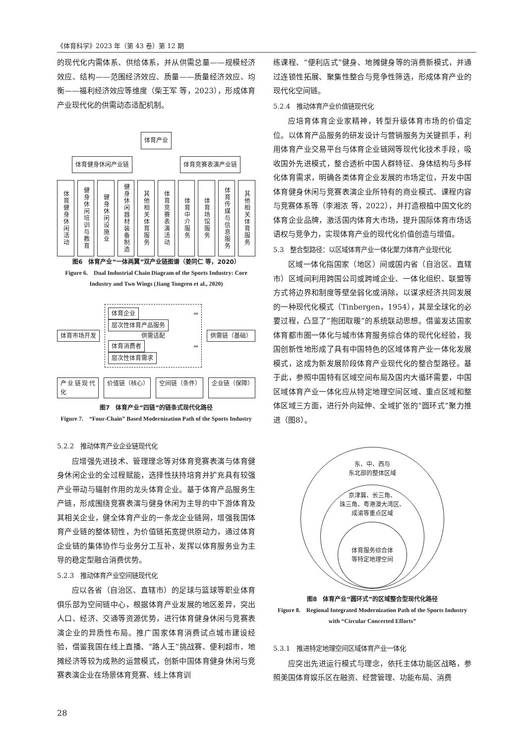《体育科学》2023 年（第 43 卷）第 12 期
的现代化内需体系、供给体系，并从供需总量——规模经济效应、结构——范围经济效应、质量——质量经济效应、均衡——福利经济效应等维度（柴王军 等，2023），形成体育产业现代化的供需动态适配机制。
体育产业
体育健身休闲产业链 体育竞赛表演产业链
体育健身休闲活动
健身休闲培训与教育
健身休闲设施业
健身休闲器材装备制造
其他相关体育服务
体育竞赛表演活动
体育中介服务
体育场馆服务
体育传媒与信息服务
其他相关体育服务
图6　体育产业“一体两翼”双产业链图谱（姜同仁 等，2020）
Figure 6.　Dual Industrial Chain Diagram of the Sports Industry: Core Industry and Two Wings (Jiang Tongren et al., 2020)
体育市场开发
体育企业 ⇒ 层次性体育产品服务
供需适配
体育消费者 ⇒ 层次性体育需求
供需链（基础）
产业链现代化 价值链（核心） 空间链（条件） 企业链（保障）
图7　体育产业“四链”的链条式现代化路径
Figure 7.　“Four-Chain” Based Modernization Path of the Sports Industry
5.2.2　推动体育产业企业链现代化
应增强先进技术、管理理念等对体育竞赛表演与体育健身休闲企业的全过程赋能，选择性扶持培育并扩充具有较强产业带动与辐射作用的龙头体育企业。基于体育产品服务生产链，形成围绕竞赛表演与健身休闲为主导的中下游体育及其相关企业，健全体育产业的一条龙企业链网，增强我国体育产业链的整体韧性，为价值链拓宽提供原动力，通过体育企业链的集体协作与业务分工互补，发挥以体育服务业为主导的稳定型融合消费优势。
5.2.3　推动体育产业空间链现代化
应以各省（自治区、直辖市）的足球与篮球等职业体育俱乐部为空间链中心，根据体育产业发展的地区差异，突出人口、经济、交通等资源优势，进行体育健身休闲与竞赛表演企业的异质性布局。推广国家体育消费试点城市建设经验，借鉴我国在线上直播、“路人王”挑战赛、便利超市、地摊经济等较为成熟的运营模式，创新中国体育健身休闲与竞赛表演企业在场景体育竞赛、线上体育训
练课程、“便利店式”健身、地摊健身等的消费新模式，并通过连锁性拓展、聚集性整合与竞争性筛选，形成体育产业的现代化空间链。
5.2.4　推动体育产业价值链现代化
应培育体育企业家精神，转型升级体育市场的价值定位。以体育产品服务的研发设计与营销服务为关键抓手，利用体育产业交易平台与体育企业链网等现代化技术手段，吸收国外先进模式，整合透析中国人群特征、身体结构与多样化体育需求，明确各类体育企业发展的市场定位，开发中国体育健身休闲与竞赛表演企业所特有的商业模式、课程内容与竞赛体系等（李湘浓 等，2022），并打造根植中国文化的体育企业品牌，激活国内体育大市场，提升国际体育市场话语权与竞争力，实现体育产业的现代化价值创造与增值。
5.3　整合型路径：以区域体育产业一体化聚力体育产业现代化
区域一体化指国家（地区）间或国内省（自治区、直辖市）区域间利用跨国公司或跨域企业、一体化组织、联盟等方式将边界和制度等壁垒弱化或消除，以谋求经济共同发展的一种现代化模式（Tinbergen，1954），其是全球化的必要过程，凸显了“抱团取暖”的系统联动思想。借鉴发达国家体育都市圈一体化与城市体育服务综合体的现代化经验，我国创新性地形成了具有中国特色的区域体育产业一体化发展模式，这成为新发展阶段体育产业现代化的整合型路径。基于此，参照中国特有区域空间布局及国内大循环需要，中国区域体育产业一体化应从特定地理空间区域、重点区域和整体区域三方面，进行外向延伸、全域扩张的“圆环式”聚力推进（图8）。
东、中、西与
东北部的整体区域
京津冀、长三角、
珠三角、粤港澳大湾区、
成渝等重点区域
体育服务综合体
等特定地理空间
图8　体育产业“圆环式”的区域整合型现代化路径
Figure 8.　Regional Integrated Modernization Path of the Sports Industry with “Circular Concerted Efforts”
5.3.1　推进特定地理空间区域体育产业一体化
应突出先进运行模式与理念，依托主体功能区战略，参照美国体育娱乐区在融资、经营管理、功能布局、消费
28